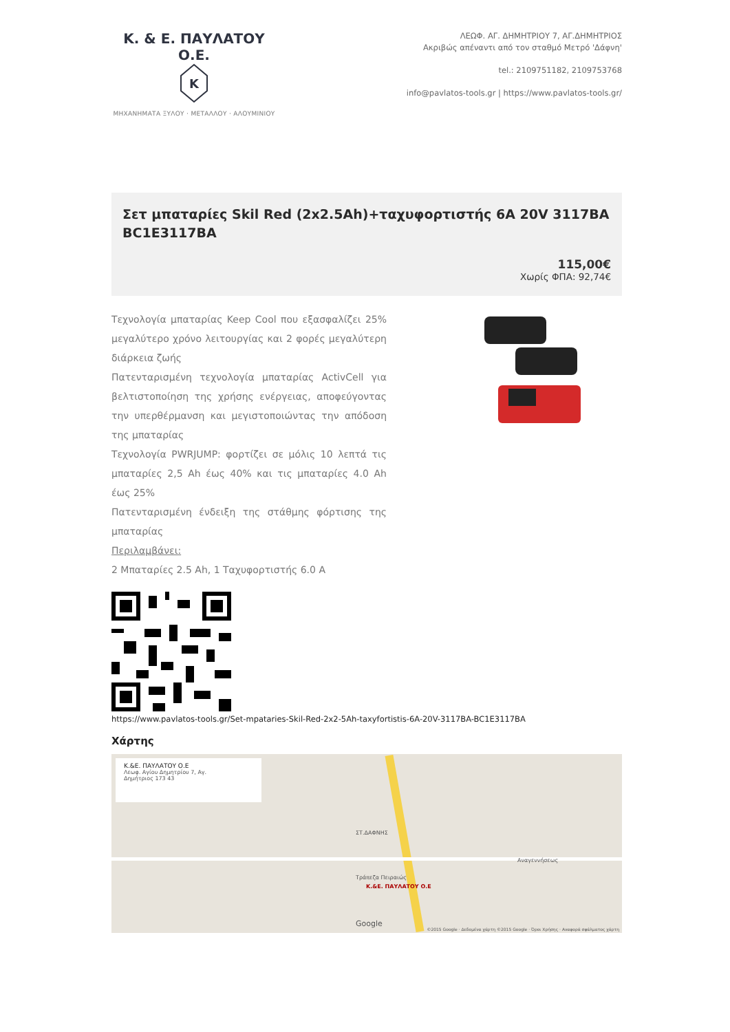Κ. & Ε. ΠΑΥΛΑΤΟΥ Ο.Ε.
K
ΜΗΧΑΝΗΜΑΤΑ ΞΥΛΟΥ · ΜΕΤΑΛΛΟΥ · ΑΛΟΥΜΙΝΙΟΥ
ΛΕΩΦ. ΑΓ. ΔΗΜΗΤΡΙΟΥ 7, ΑΓ.ΔΗΜΗΤΡΙΟΣ
Ακριβώς απέναντι από τον σταθμό Μετρό 'Δάφνη'
tel.: 2109751182, 2109753768
info@pavlatos-tools.gr | https://www.pavlatos-tools.gr/
Σετ μπαταρίες Skil Red (2x2.5Ah)+ταχυφορτιστής 6A 20V 3117BA BC1E3117BA
115,00€
Χωρίς ΦΠΑ: 92,74€
Τεχνολογία μπαταρίας Keep Cool που εξασφαλίζει 25% μεγαλύτερο χρόνο λειτουργίας και 2 φορές μεγαλύτερη διάρκεια ζωής
Πατενταρισμένη τεχνολογία μπαταρίας ActivCell για βελτιστοποίηση της χρήσης ενέργειας, αποφεύγοντας την υπερθέρμανση και μεγιστοποιώντας την απόδοση της μπαταρίας
Τεχνολογία PWRJUMP: φορτίζει σε μόλις 10 λεπτά τις μπαταρίες 2,5 Ah έως 40% και τις μπαταρίες 4.0 Ah έως 25%
Πατενταρισμένη ένδειξη της στάθμης φόρτισης της μπαταρίας
Περιλαμβάνει:
2 Μπαταρίες 2.5 Ah, 1 Ταχυφορτιστής 6.0 A
https://www.pavlatos-tools.gr/Set-mpataries-Skil-Red-2x2-5Ah-taxyfortistis-6A-20V-3117BA-BC1E3117BA
Χάρτης
Κ.&Ε. ΠΑΥΛΑΤΟΥ Ο.Ε
Λεωφ. Αγίου Δημητρίου 7, Αγ.
Δημήτριος 173 43
Κ.&Ε. ΠΑΥΛΑΤΟΥ Ο.Ε
Τράπεζα Πειραιώς
ΣΤ.ΔΑΦΝΗΣ
Αναγεννήσεως
Google
©2015 Google · Δεδομένα χάρτη ©2015 Google · Όροι Χρήσης · Αναφορά σφάλματος χάρτη